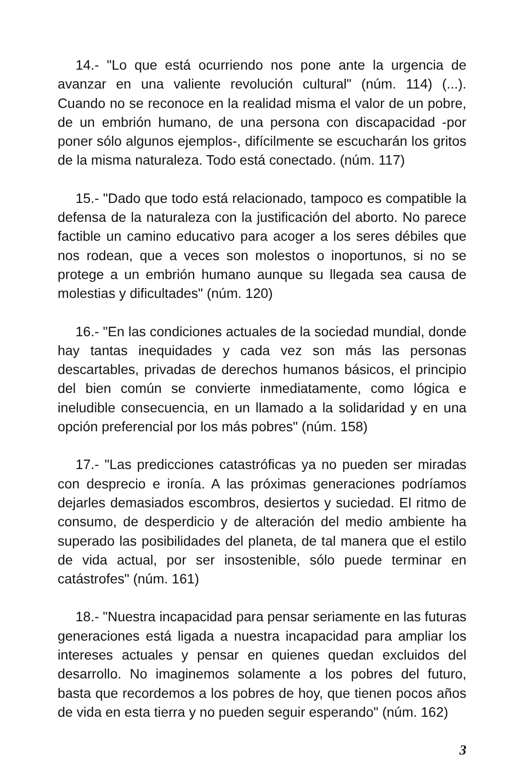14.- "Lo que está ocurriendo nos pone ante la urgencia de avanzar en una valiente revolución cultural" (núm. 114) (...). Cuando no se reconoce en la realidad misma el valor de un pobre, de un embrión humano, de una persona con discapacidad -por poner sólo algunos ejemplos-, difícilmente se escucharán los gritos de la misma naturaleza. Todo está conectado. (núm. 117)
15.- "Dado que todo está relacionado, tampoco es compatible la defensa de la naturaleza con la justificación del aborto. No parece factible un camino educativo para acoger a los seres débiles que nos rodean, que a veces son molestos o inoportunos, si no se protege a un embrión humano aunque su llegada sea causa de molestias y dificultades" (núm. 120)
16.- "En las condiciones actuales de la sociedad mundial, donde hay tantas inequidades y cada vez son más las personas descartables, privadas de derechos humanos básicos, el principio del bien común se convierte inmediatamente, como lógica e ineludible consecuencia, en un llamado a la solidaridad y en una opción preferencial por los más pobres" (núm. 158)
17.- "Las predicciones catastróficas ya no pueden ser miradas con desprecio e ironía. A las próximas generaciones podríamos dejarles demasiados escombros, desiertos y suciedad. El ritmo de consumo, de desperdicio y de alteración del medio ambiente ha superado las posibilidades del planeta, de tal manera que el estilo de vida actual, por ser insostenible, sólo puede terminar en catástrofes" (núm. 161)
18.- "Nuestra incapacidad para pensar seriamente en las futuras generaciones está ligada a nuestra incapacidad para ampliar los intereses actuales y pensar en quienes quedan excluidos del desarrollo. No imaginemos solamente a los pobres del futuro, basta que recordemos a los pobres de hoy, que tienen pocos años de vida en esta tierra y no pueden seguir esperando" (núm. 162)
3